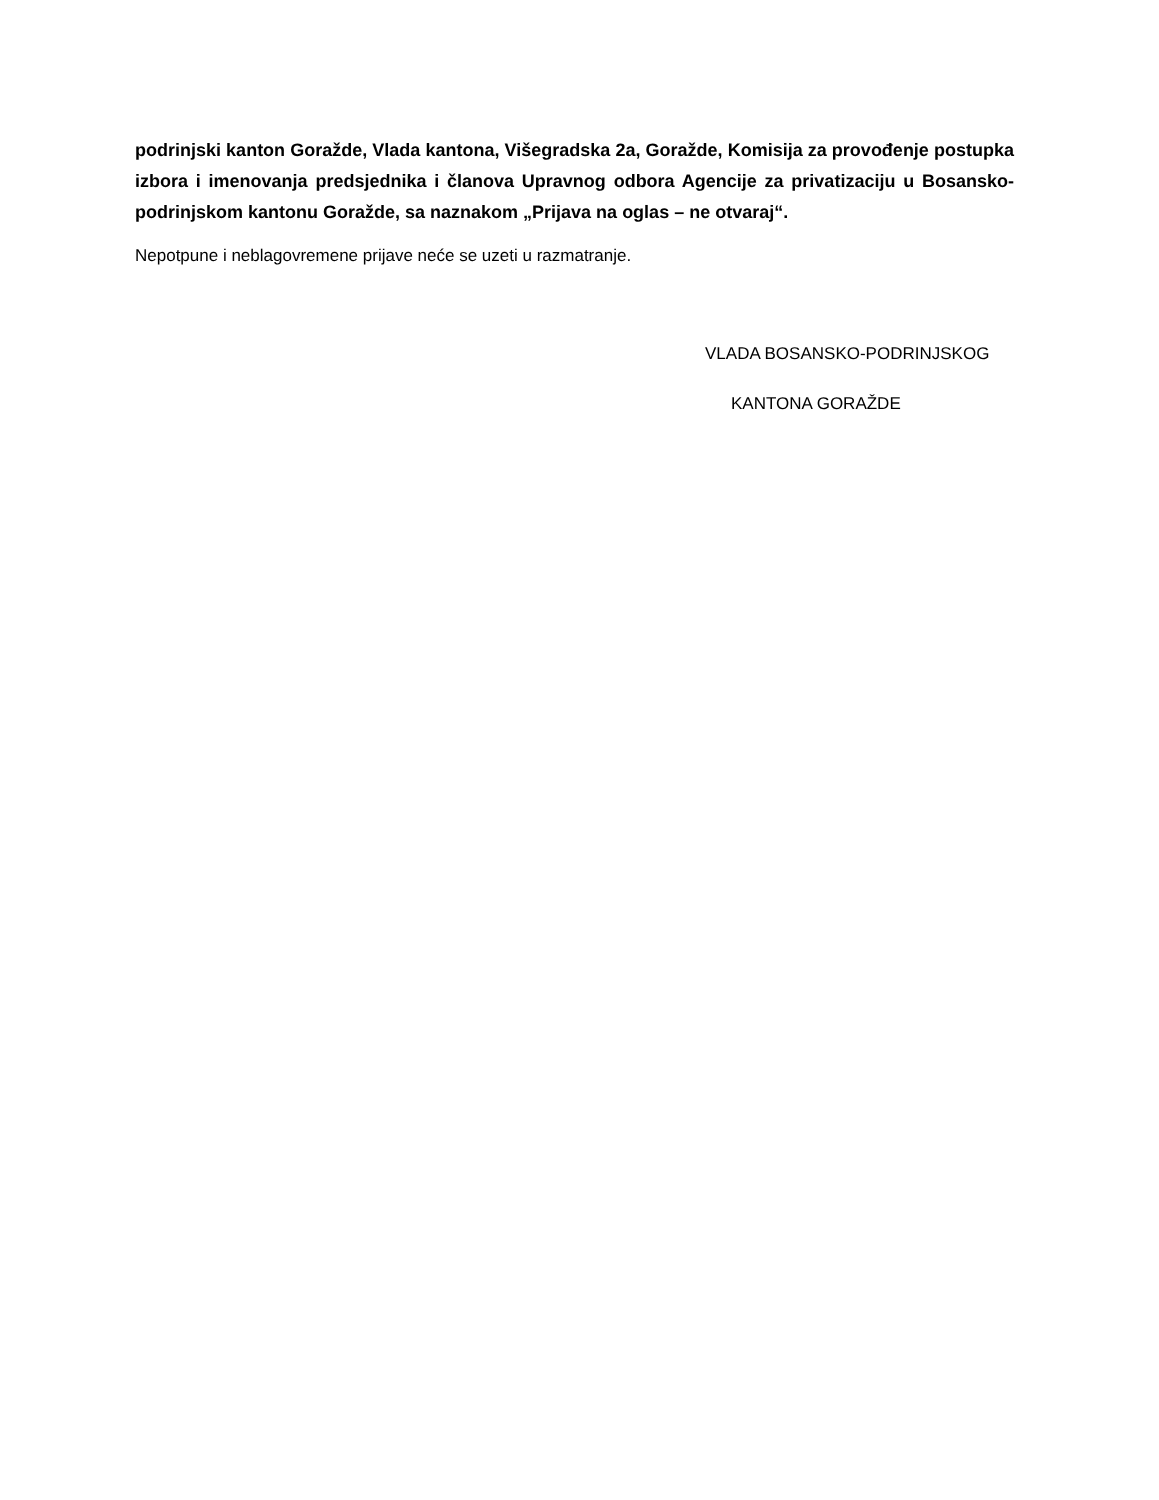podrinjski kanton Goražde, Vlada kantona, Višegradska 2a, Goražde, Komisija za provođenje postupka izbora i imenovanja predsjednika i članova Upravnog odbora Agencije za privatizaciju u Bosansko-podrinjskom kantonu Goražde, sa naznakom „Prijava na oglas – ne otvaraj“.
Nepotpune i neblagovremene prijave neće se uzeti u razmatranje.
VLADA BOSANSKO-PODRINJSKOG
KANTONA GORAŽDE